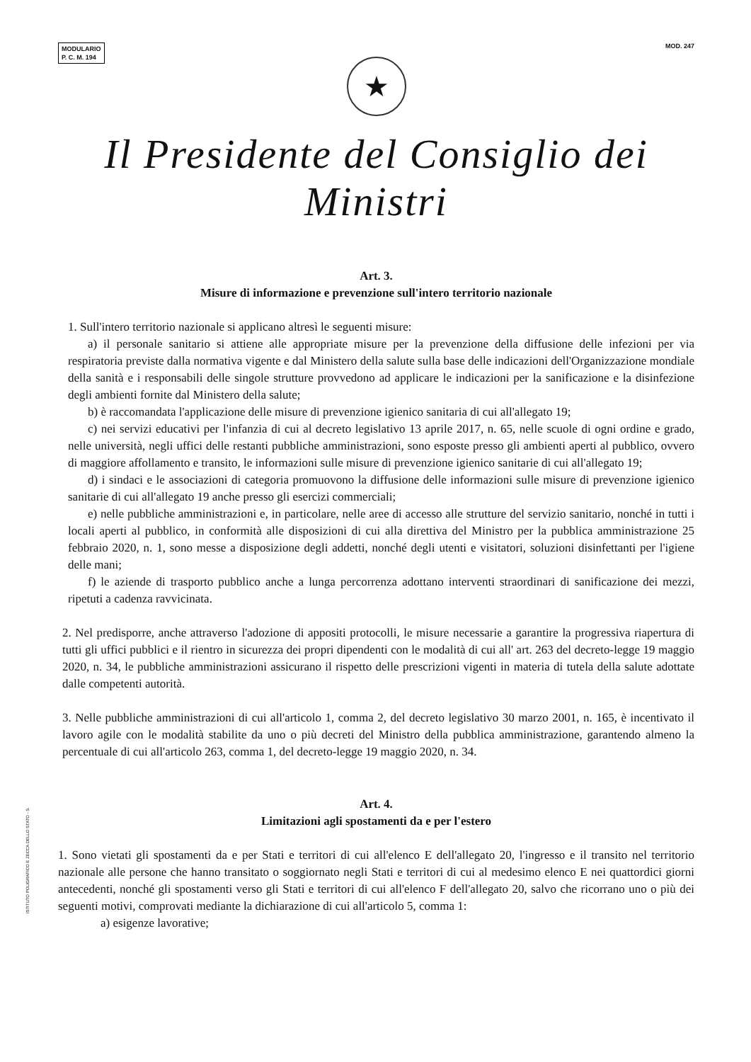MODULARIO
P. C. M. 194
MOD. 247
★
Il Presidente del Consiglio dei Ministri
Art. 3.
Misure di informazione e prevenzione sull'intero territorio nazionale
1. Sull'intero territorio nazionale si applicano altresì le seguenti misure:
a) il personale sanitario si attiene alle appropriate misure per la prevenzione della diffusione delle infezioni per via respiratoria previste dalla normativa vigente e dal Ministero della salute sulla base delle indicazioni dell'Organizzazione mondiale della sanità e i responsabili delle singole strutture provvedono ad applicare le indicazioni per la sanificazione e la disinfezione degli ambienti fornite dal Ministero della salute;
b) è raccomandata l'applicazione delle misure di prevenzione igienico sanitaria di cui all'allegato 19;
c) nei servizi educativi per l'infanzia di cui al decreto legislativo 13 aprile 2017, n. 65, nelle scuole di ogni ordine e grado, nelle università, negli uffici delle restanti pubbliche amministrazioni, sono esposte presso gli ambienti aperti al pubblico, ovvero di maggiore affollamento e transito, le informazioni sulle misure di prevenzione igienico sanitarie di cui all'allegato 19;
d) i sindaci e le associazioni di categoria promuovono la diffusione delle informazioni sulle misure di prevenzione igienico sanitarie di cui all'allegato 19 anche presso gli esercizi commerciali;
e) nelle pubbliche amministrazioni e, in particolare, nelle aree di accesso alle strutture del servizio sanitario, nonché in tutti i locali aperti al pubblico, in conformità alle disposizioni di cui alla direttiva del Ministro per la pubblica amministrazione 25 febbraio 2020, n. 1, sono messe a disposizione degli addetti, nonché degli utenti e visitatori, soluzioni disinfettanti per l'igiene delle mani;
f) le aziende di trasporto pubblico anche a lunga percorrenza adottano interventi straordinari di sanificazione dei mezzi, ripetuti a cadenza ravvicinata.
2. Nel predisporre, anche attraverso l'adozione di appositi protocolli, le misure necessarie a garantire la progressiva riapertura di tutti gli uffici pubblici e il rientro in sicurezza dei propri dipendenti con le modalità di cui all' art. 263 del decreto-legge 19 maggio 2020, n. 34, le pubbliche amministrazioni assicurano il rispetto delle prescrizioni vigenti in materia di tutela della salute adottate dalle competenti autorità.
3. Nelle pubbliche amministrazioni di cui all'articolo 1, comma 2, del decreto legislativo 30 marzo 2001, n. 165, è incentivato il lavoro agile con le modalità stabilite da uno o più decreti del Ministro della pubblica amministrazione, garantendo almeno la percentuale di cui all'articolo 263, comma 1, del decreto-legge 19 maggio 2020, n. 34.
Art. 4.
Limitazioni agli spostamenti da e per l'estero
1. Sono vietati gli spostamenti da e per Stati e territori di cui all'elenco E dell'allegato 20, l'ingresso e il transito nel territorio nazionale alle persone che hanno transitato o soggiornato negli Stati e territori di cui al medesimo elenco E nei quattordici giorni antecedenti, nonché gli spostamenti verso gli Stati e territori di cui all'elenco F dell'allegato 20, salvo che ricorrano uno o più dei seguenti motivi, comprovati mediante la dichiarazione di cui all'articolo 5, comma 1:
a) esigenze lavorative;
ISTITUTO POLIGRAFICO E ZECCA DELLO STATO - S.